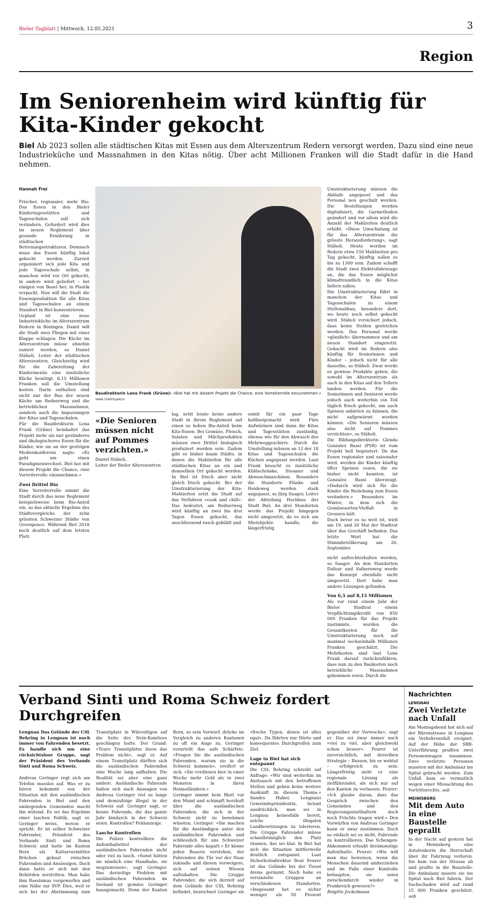Bieler Tagblatt | Mittwoch, 12.05.2021 3
Region
Im Seniorenheim wird künftig für Kita-Kinder gekocht
Biel Ab 2023 sollen alle städtischen Kitas mit Essen aus dem Alterszentrum Redern versorgt werden. Dazu sind eine neue Industrieküche und Massnahmen in den Kitas nötig. Über acht Millionen Franken will die Stadt dafür in die Hand nehmen.
Hannah Frei
Frischer, regionaler, mehr Bio: Das Essen in den Bieler Kindertagesstätten und Tagesschulen soll sich verändern. Gefordert wird dies im neuen Reglement über gesunde Ernährung in städtischen Betreuungsstrukturen. Demnach muss das Essen künftig lokal gekocht werden. Zurzeit organisiert sich jede Kita und jede Tagesschule selbst, in manchen wird vor Ort gekocht, in andere wird geliefert – bei einigen von Basel her, in Plastik verpackt. Nun will die Stadt die Essensproduktion für alle Kitas und Tagesschulen an einem Standort in Biel konzentrieren.
Geplant ist eine neue Industrieküche im Alterszentrum Redern in Bözingen. Damit will die Stadt zwei Fliegen mit einer Klappe schlagen: Die Küche im Alterszentrum müsse ohnehin saniert werden, so Daniel Stäheli, Leiter der städtischen Alterszentren. Gleichzeitig wird für die Zubereitung der Kindermenüs eine zusätzliche Küche benötigt. 8,15 Millionen Franken soll die Umstellung kosten. Darin enthalten sind nicht nur der Bau der neuen Küche am Rednerweg und die betrieblichen Massnahmen, sondern auch die Anpassungen der Kitas und Tagesschulen.
Für die Baudirektorin Lena Frank (Grüne) beinhaltet das Projekt mehr als nur gesünderes und ökologischeres Essen für die Kinder, wie sie an der gestrigen Medienkonferenz sagte: «Es geht um einen Paradigmenwechsel. Biel hat mit diesem Projekt die Chance, eine Vorreiterrolle einzunehmen.»
Zwei Drittel Bio
Eine Vorreiterrolle nimmt die Stadt durch das neue Reglement beispielsweise beim Bio-Anteil ein, so das aktuelle Ergebnis des Städtevergleichs der zehn grössten Schweizer Städte von Greenpeace. Während Biel 2018 noch deutlich auf dem letzten Platz
Baudirektorin Lena Frank (Grüne): «Biel hat mit diesem Projekt die Chance, eine Vorreiterrolle einzunehmen.» YANN STAFFELBACH
«Die Senioren müssen nicht auf Pommes verzichten.»
Daniel Stäheli,
Leiter der Bieler Alterszentren
lag, setzt heute keine andere Stadt in ihrem Reglement auf einen so hohen Bio-Anteil beim Kita-Essen: Bei Gemüse, Fleisch, Salaten und Milchprodukten müssen zwei Drittel biologisch produziert worden sein. Zudem gibt es bisher kaum Städte, in denen die Mahlzeiten für alle städtischen Kitas an ein und demselben Ort gekocht werden. In Biel ist frisch aber nicht gleich frisch gekocht. Bei der Umstrukturierung der Kita-Mahlzeiten setzt die Stadt auf das Verfahren «cook and chill». Das bedeutet, am Rednerweg wird künftig an zwei bis drei Tagen Essen gekocht, das anschliessend rasch gekühlt und
somit für ein paar Tage haltbargemacht wird. Fürs Aufwärmen sind dann die Kitas und Tagesstätten zuständig, ebenso wie für den Abwasch des Mehrweggeschirrs. Durch die Umstellung müssen an 12 der 18 Kitas und Tagesschulen die Küchen angepasst werden. Laut Frank braucht es zusätzliche Kühlschränke, Steamer und Abwaschmaschinen. Besonders die Standorte Plänke und Heideweg werden stark angepasst, so Jürg Saager, Leiter der Abteilung Hochbau der Stadt Biel. An drei Standorten werde das Projekt hingegen nicht umgesetzt, da es sich um Mietobjekte handle, die längerfristig
Umstrukturierung müssen die Abläufe angepasst und das Personal neu geschult werden. Die Bestellungen werden digitalisiert, die Garmethoden geändert und vor allem wird die Anzahl der Mahlzeiten deutlich erhöht. «Diese Umschulung ist für das Alterszentrum die grösste Herausforderung», sagt Stäheli. Heute werden im Redern etwa 150 Mahlzeiten pro Tag gekocht, künftig sollen es bis zu 1300 sein. Zudem schafft die Stadt zwei Elektrofahrzeuge an, die das Essen möglichst klimafreundlich in die Kitas liefern sollen.
Die Umstrukturierung führt in manchen der Kitas und Tagesschulen zu einem Stellenabbau, besonders dort, wo heute noch selbst gekocht wird. Stäheli versichert jedoch, dass keine Stellen gestrichen werden. Das Personal werde «gänzlich» übernommen und am neuen Standort eingesetzt. Gekocht wird im Redern also künftig für Seniorinnen und Kinder – jedoch nicht für alle dasselbe, so Stäheli. Zwar werde es gewisse Produkte geben, die sowohl im Alterszentrum als auch in den Kitas auf den Tellern landen werden. Für die Seniorinnen und Senioren werde jedoch auch weiterhin ein Teil täglich frisch gekocht, um auch Speisen anbieten zu können, die nicht aufgewärmt werden können. «Die Senioren müssen also nicht auf Pommes verzichten», so Stäheli.
Die Bildungsdirektorin Glenda Gonzalez Bassi (PSR) ist vom Projekt hell begeistert. Da das Essen regionaler und saisonaler wird, werden die Kinder künftig öfter Speisen essen, die sie bisher nicht kannten, ist Gonzalez Bassi überzeugt. «Dadurch wird sich für die Kinder die Beziehung zum Essen verändern.» Besonders im Winter, in dem sich die Gemüsesorten-Vielfalt in Grenzen hält.
Doch bevor es so weit ist, wird am 19. und 20 Mai der Stadtrat über das Geschäft befinden. Das letzte Wort hat die Stimmbevölkerung am 26. September.
nicht aufrechterhalten werden, so Saager. An den Standorten Dufour und Safnernweg werde das Konzept ebenfalls nicht umgesetzt. Dort habe man andere Lösungen gefunden.
Von 6,5 auf 8,15 Millionen
Als vor rund einem Jahr der Bieler Stadtrat einem Verpflichtungskredit von 850 000 Franken für das Projekt zustimmte, wurden die Gesamtkosten für die Umstrukturierung noch auf maximal sechseinhalb Millionen Franken geschätzt. Die Mehrkosten sind laut Lena Frank darauf zurückzuführen, dass nun zu den Baukosten noch betriebliche Massnahmen gekommen seien. Durch die
Verband Sinti und Roma Schweiz fordert Durchgreifen
Lengnau Das Gelände der CSL Behring in Lengnau ist noch immer von Fahrenden besetzt. Es handle sich um eine rücksichtslose Gruppe, sagt der Präsident des Verbands Sinti und Roma Schweiz.
Andreas Geringer regt sich am Telefon masslos auf. Was er zu hören bekommt von der Situation mit den ausländischen Fahrenden in Biel und den umliegenden Gemeinden macht ihn wütend. Es sei das Ergebnis einer laschen Politik, sagt er. Geringer weiss, wovon er spricht. Er ist selber Schweizer Fahrender, Präsident des Verbands Sinti und Roma Schweiz und hatte im Kanton Bern als Kulturvermittler Brücken gebaut zwischen Fahrenden und Ansässigen. Doch dann hatte er sich mit den Behörden zerstritten. Man habe ihm Rassismus vorgeworfen und eine Nähe zur SVP. Dies, weil er sich bei der Abstimmung zum Transitplatz in Wileroltigen auf die Seite des Nein-Komitees geschlagen hatte. Der Grund: «Teure Transitplätze lösen das Problem nicht», sagt er. Auf einem Transitplatz dürften sich die ausländischen Fahrenden eine Woche lang aufhalten. Die Realität sei aber eine ganz andere. Ausländische Fahrende halten sich nach Aussagen von Andreas Geringer viel zu lange und demzufolge illegal in der Schweiz auf. Geringer sagt, er kenne Fahrende, die das ganze Jahr hindurch in der Schweiz seien. Kontrollen? Fehlanzeige.
Lasche Kontrollen
Die Polizei kontrolliere die Aufenthaltstitel der ausländischen Fahrenden nicht oder viel zu lasch. «Sonst hätten sie nämlich eine Handhabe, sie wegzuweisen», sagt Geringer. Das derzeitige Problem mit ausländischen Fahrenden im Seeland ist gemäss Geringer hausgemacht. Denn der Kanton Bern, so sein Vorwurf, drücke im Vergleich zu anderen Kantonen zu oft ein Auge zu. Geringer verurteilt das aufs Schärfste. «Fragen Sie die ausländischen Fahrenden, warum sie in die Schweiz kommen», ereifert er sich. «Sie verdienen hier in einer Woche mehr Geld als in zwei Monaten in ihren Heimatländern.»
Geringer nimmt kein Blatt vor den Mund und schimpft herzhaft über die ausländischen Fahrenden, die sich in der Schweiz nicht zu benehmen wüssten. Geringer: «Sie machen für die Anständigen unter den ausländischen Fahrenden und schliesslich für uns Schweizer Fahrende alles kaputt.» Er könne jeden Bauern verstehen, der Fahrenden die Tür vor der Nase zuknalle und diesen verweigere, sich auf seinen Wiesen aufzuhalten. Die Gruppe Fahrender, die sich derzeit auf dem Gelände der CSL Behring befindet, bezeichnet Geringer als «freche Typen, denen ist alles egal». Da führten nur Härte und konsequentes Durchgreifen zum Ziel.
Lage in Biel hat sich entspannt
Die CSL Behring schreibt auf Anfrage: «Wir sind weiterhin im Austausch mit den betroffenen Stellen und geben keine weitere Auskunft zu diesem Thema.» Sandra Huber, Lengnaus Gemeindepräsidentin, betont ausdrücklich, man sei in Lengnau keinesfalls bereit, solche illegalen Landbesetzungen zu tolerieren. Die Gruppe Fahrender müsse schnellstmöglich den Platz räumen, das sei klar. In Biel hat sich die Situation mittlerweile deutlich entspannt. Laut Sicherheitsdirektor Beat Feurer ist das Gelände bei der Tissot Arena geräumt. Noch habe es vereinzelte Gruppen an verschiedenen Standorten. «Insgesamt hat es sicher weniger als 50 Prozent gegenüber der Vorwoche», sagt er. Das sei zwar immer noch «viel zu viel, aber gleichwohl schon besser». Feurer ist zuversichtlich, mit derselben Strategie – Bussen, bis es wehtut – erfolgreich zu sein. Längerfristig sieht er eine regionale Lösung als zielführender, als sich nur auf den Kanton zu verlassen. Feurer: «Ich glaube daran, dass das Gespräch zwischen den Gemeinden und den Regierungsstatthaltern doch noch Früchte tragen wird.» Den Vorwürfen von Andreas Geringer kann er zwar zustimmen. Doch so einfach sei es nicht, Fahrende zu kontrollieren. Das Schengen-Abkommen erlaubt dreimonatige Aufenthalte. Feurer: «Wie will man das beweisen, wenn die Menschen dauernd umherziehen und im Falle einer Kontrolle behaupten, sie seien zwischendurch wieder in Frankreich gewesen?»
Brigitte Jeckelmann
Nachrichten
LENGNAU
Zwei Verletzte nach Unfall
Am Montagabend hat sich auf der Bürenstrasse in Lengnau ein Verkehrsunfall ereignet. Auf der Höhe der SBB-Unterführung prallten zwei Personenwagen zusammen. Zwei verletzte Personen mussten mit der Ambulanz ins Spital gebracht werden. Zum Unfall kam es vermutlich wegen einer Missachtung des Vortrittsrechts. asb
MEINISBERG
Mit dem Auto in eine Baustelle geprallt
In der Nacht auf gestern hat in Meinisberg eine Autolenkerin die Herrschaft über ihr Fahrzeug verloren. Sie kam von der Strasse ab und prallte in die Baustelle. Die Ambulanz musste sie ins Spital nach Biel fahren. Der Sachschaden wird auf rund 15 000 Franken geschätzt. asb